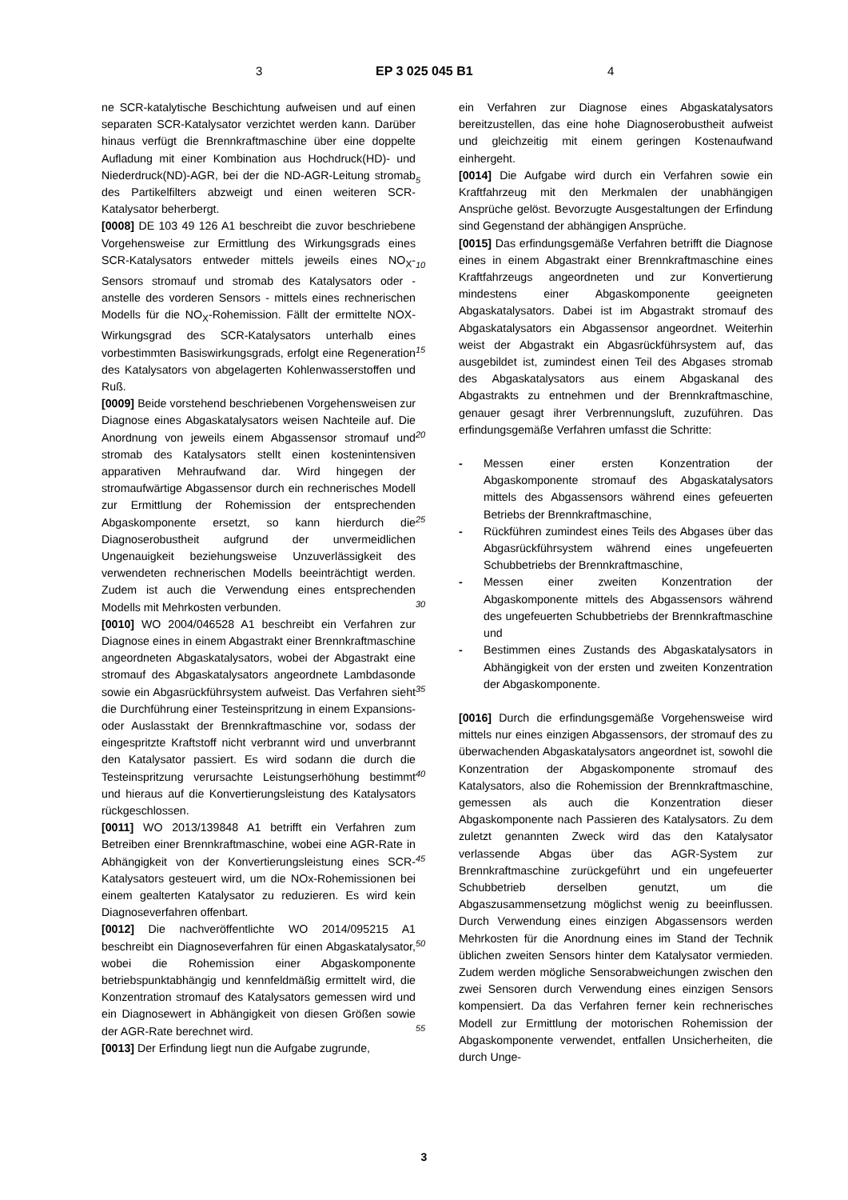3 EP 3 025 045 B1 4
ne SCR-katalytische Beschichtung aufweisen und auf einen separaten SCR-Katalysator verzichtet werden kann. Darüber hinaus verfügt die Brennkraftmaschine über eine doppelte Aufladung mit einer Kombination aus Hochdruck(HD)- und Niederdruck(ND)-AGR, bei der die ND-AGR-Leitung stromab des Partikelfilters abzweigt und einen weiteren SCR-Katalysator beherbergt.
[0008] DE 103 49 126 A1 beschreibt die zuvor beschriebene Vorgehensweise zur Ermittlung des Wirkungsgrads eines SCR-Katalysators entweder mittels jeweils eines NO<sub>X</sub>-Sensors stromauf und stromab des Katalysators oder - anstelle des vorderen Sensors - mittels eines rechnerischen Modells für die NO<sub>X</sub>-Rohemission. Fällt der ermittelte NOX-Wirkungsgrad des SCR-Katalysators unterhalb eines vorbestimmten Basiswirkungsgrads, erfolgt eine Regeneration des Katalysators von abgelagerten Kohlenwasserstoffen und Ruß.
[0009] Beide vorstehend beschriebenen Vorgehensweisen zur Diagnose eines Abgaskatalysators weisen Nachteile auf. Die Anordnung von jeweils einem Abgassensor stromauf und stromab des Katalysators stellt einen kostenintensiven apparativen Mehraufwand dar. Wird hingegen der stromaufwärtige Abgassensor durch ein rechnerisches Modell zur Ermittlung der Rohemission der entsprechenden Abgaskomponente ersetzt, so kann hierdurch die Diagnoserobustheit aufgrund der unvermeidlichen Ungenauigkeit beziehungsweise Unzuverlässigkeit des verwendeten rechnerischen Modells beeinträchtigt werden. Zudem ist auch die Verwendung eines entsprechenden Modells mit Mehrkosten verbunden.
[0010] WO 2004/046528 A1 beschreibt ein Verfahren zur Diagnose eines in einem Abgastrakt einer Brennkraftmaschine angeordneten Abgaskatalysators, wobei der Abgastrakt eine stromauf des Abgaskatalysators angeordnete Lambdasonde sowie ein Abgasrückführsystem aufweist. Das Verfahren sieht die Durchführung einer Testeinspritzung in einem Expansions- oder Auslasstakt der Brennkraftmaschine vor, sodass der eingespritzte Kraftstoff nicht verbrannt wird und unverbrannt den Katalysator passiert. Es wird sodann die durch die Testeinspritzung verursachte Leistungserhöhung bestimmt und hieraus auf die Konvertierungsleistung des Katalysators rückgeschlossen.
[0011] WO 2013/139848 A1 betrifft ein Verfahren zum Betreiben einer Brennkraftmaschine, wobei eine AGR-Rate in Abhängigkeit von der Konvertierungsleistung eines SCR-Katalysators gesteuert wird, um die NOx-Rohemissionen bei einem gealterten Katalysator zu reduzieren. Es wird kein Diagnoseverfahren offenbart.
[0012] Die nachveröffentlichte WO 2014/095215 A1 beschreibt ein Diagnoseverfahren für einen Abgaskatalysator, wobei die Rohemission einer Abgaskomponente betriebspunktabhängig und kennfeldmäßig ermittelt wird, die Konzentration stromauf des Katalysators gemessen wird und ein Diagnosewert in Abhängigkeit von diesen Größen sowie der AGR-Rate berechnet wird.
[0013] Der Erfindung liegt nun die Aufgabe zugrunde,
5
10
15
20
25
30
35
40
45
50
55
ein Verfahren zur Diagnose eines Abgaskatalysators bereitzustellen, das eine hohe Diagnoserobustheit aufweist und gleichzeitig mit einem geringen Kostenaufwand einhergeht.
[0014] Die Aufgabe wird durch ein Verfahren sowie ein Kraftfahrzeug mit den Merkmalen der unabhängigen Ansprüche gelöst. Bevorzugte Ausgestaltungen der Erfindung sind Gegenstand der abhängigen Ansprüche.
[0015] Das erfindungsgemäße Verfahren betrifft die Diagnose eines in einem Abgastrakt einer Brennkraftmaschine eines Kraftfahrzeugs angeordneten und zur Konvertierung mindestens einer Abgaskomponente geeigneten Abgaskatalysators. Dabei ist im Abgastrakt stromauf des Abgaskatalysators ein Abgassensor angeordnet. Weiterhin weist der Abgastrakt ein Abgasrückführsystem auf, das ausgebildet ist, zumindest einen Teil des Abgases stromab des Abgaskatalysators aus einem Abgaskanal des Abgastrakts zu entnehmen und der Brennkraftmaschine, genauer gesagt ihrer Verbrennungsluft, zuzuführen. Das erfindungsgemäße Verfahren umfasst die Schritte:
- Messen einer ersten Konzentration der Abgaskomponente stromauf des Abgaskatalysators mittels des Abgassensors während eines gefeuerten Betriebs der Brennkraftmaschine,
- Rückführen zumindest eines Teils des Abgases über das Abgasrückführsystem während eines ungefeuerten Schubbetriebs der Brennkraftmaschine,
- Messen einer zweiten Konzentration der Abgaskomponente mittels des Abgassensors während des ungefeuerten Schubbetriebs der Brennkraftmaschine und
- Bestimmen eines Zustands des Abgaskatalysators in Abhängigkeit von der ersten und zweiten Konzentration der Abgaskomponente.
[0016] Durch die erfindungsgemäße Vorgehensweise wird mittels nur eines einzigen Abgassensors, der stromauf des zu überwachenden Abgaskatalysators angeordnet ist, sowohl die Konzentration der Abgaskomponente stromauf des Katalysators, also die Rohemission der Brennkraftmaschine, gemessen als auch die Konzentration dieser Abgaskomponente nach Passieren des Katalysators. Zu dem zuletzt genannten Zweck wird das den Katalysator verlassende Abgas über das AGR-System zur Brennkraftmaschine zurückgeführt und ein ungefeuerter Schubbetrieb derselben genutzt, um die Abgaszusammensetzung möglichst wenig zu beeinflussen. Durch Verwendung eines einzigen Abgassensors werden Mehrkosten für die Anordnung eines im Stand der Technik üblichen zweiten Sensors hinter dem Katalysator vermieden. Zudem werden mögliche Sensorabweichungen zwischen den zwei Sensoren durch Verwendung eines einzigen Sensors kompensiert. Da das Verfahren ferner kein rechnerisches Modell zur Ermittlung der motorischen Rohemission der Abgaskomponente verwendet, entfallen Unsicherheiten, die durch Unge-
3